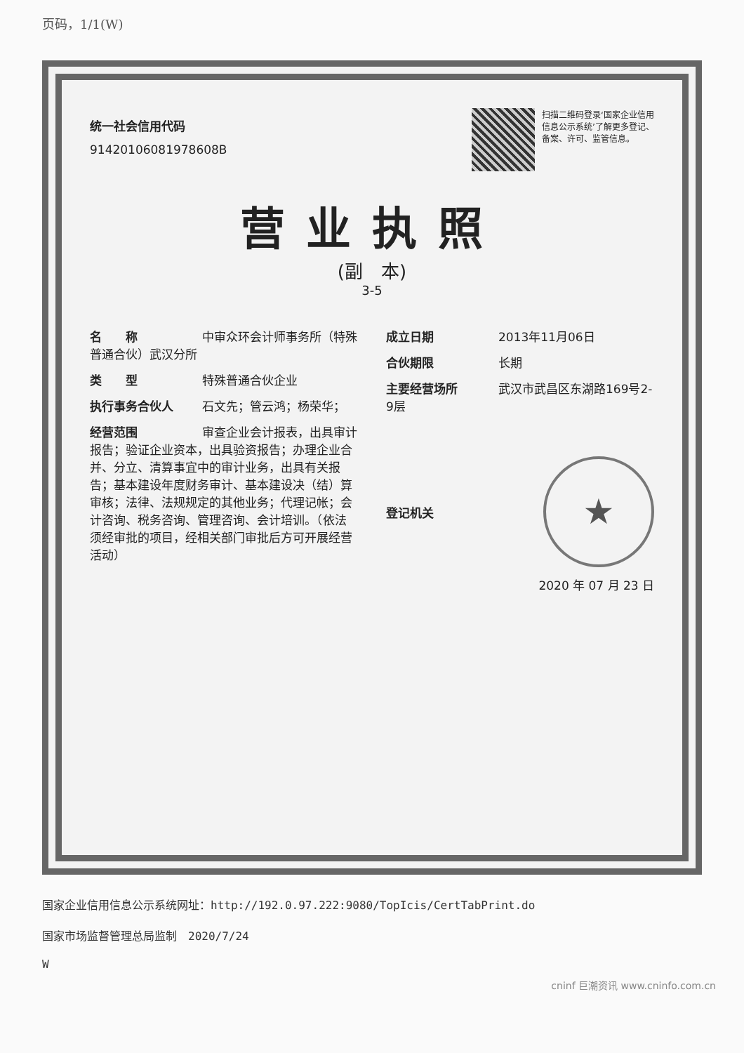页码，1/1(W)
统一社会信用代码
91420106081978608B
扫描二维码登录‘国家企业信用信息公示系统’了解更多登记、备案、许可、监管信息。
营业执照
(副　本)
3-5
名　　称 中审众环会计师事务所（特殊普通合伙）武汉分所
类　　型 特殊普通合伙企业
执行事务合伙人 石文先；管云鸿；杨荣华；
经营范围 审查企业会计报表，出具审计报告；验证企业资本，出具验资报告；办理企业合并、分立、清算事宜中的审计业务，出具有关报告；基本建设年度财务审计、基本建设决（结）算审核；法律、法规规定的其他业务；代理记帐；会计咨询、税务咨询、管理咨询、会计培训。（依法须经审批的项目，经相关部门审批后方可开展经营活动）
成立日期 2013年11月06日
合伙期限 长期
主要经营场所 武汉市武昌区东湖路169号2-9层
登记机关
★
2020 年 07 月 23 日
国家企业信用信息公示系统网址：http://192.0.97.222:9080/TopIcis/CertTabPrint.do
国家市场监督管理总局监制　2020/7/24
W
cninf 巨潮资讯 www.cninfo.com.cn